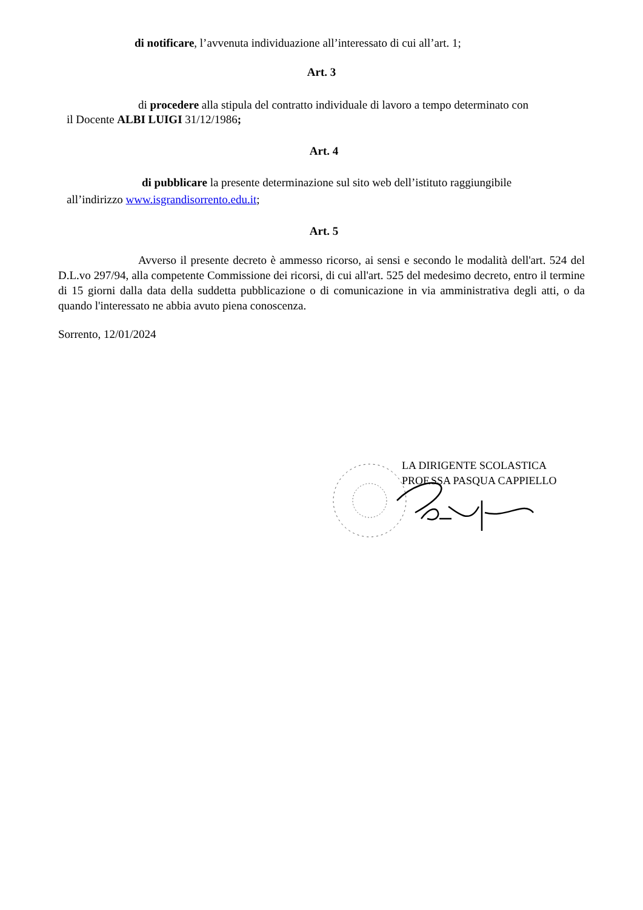di notificare, l’avvenuta individuazione all’interessato di cui all’art. 1;
Art. 3
di procedere alla stipula del contratto individuale di lavoro a tempo determinato con
il Docente ALBI LUIGI 31/12/1986;
Art. 4
di pubblicare la presente determinazione sul sito web dell’istituto raggiungibile
all’indirizzo www.isgrandisorrento.edu.it;
Art. 5
Avverso il presente decreto è ammesso ricorso, ai sensi e secondo le modalità dell'art. 524 del D.L.vo 297/94, alla competente Commissione dei ricorsi, di cui all'art. 525 del medesimo decreto, entro il termine di 15 giorni dalla data della suddetta pubblicazione o di comunicazione in via amministrativa degli atti, o da quando l'interessato ne abbia avuto piena conoscenza.
Sorrento, 12/01/2024
LA DIRIGENTE SCOLASTICA
PROF.SSA PASQUA CAPPIELLO